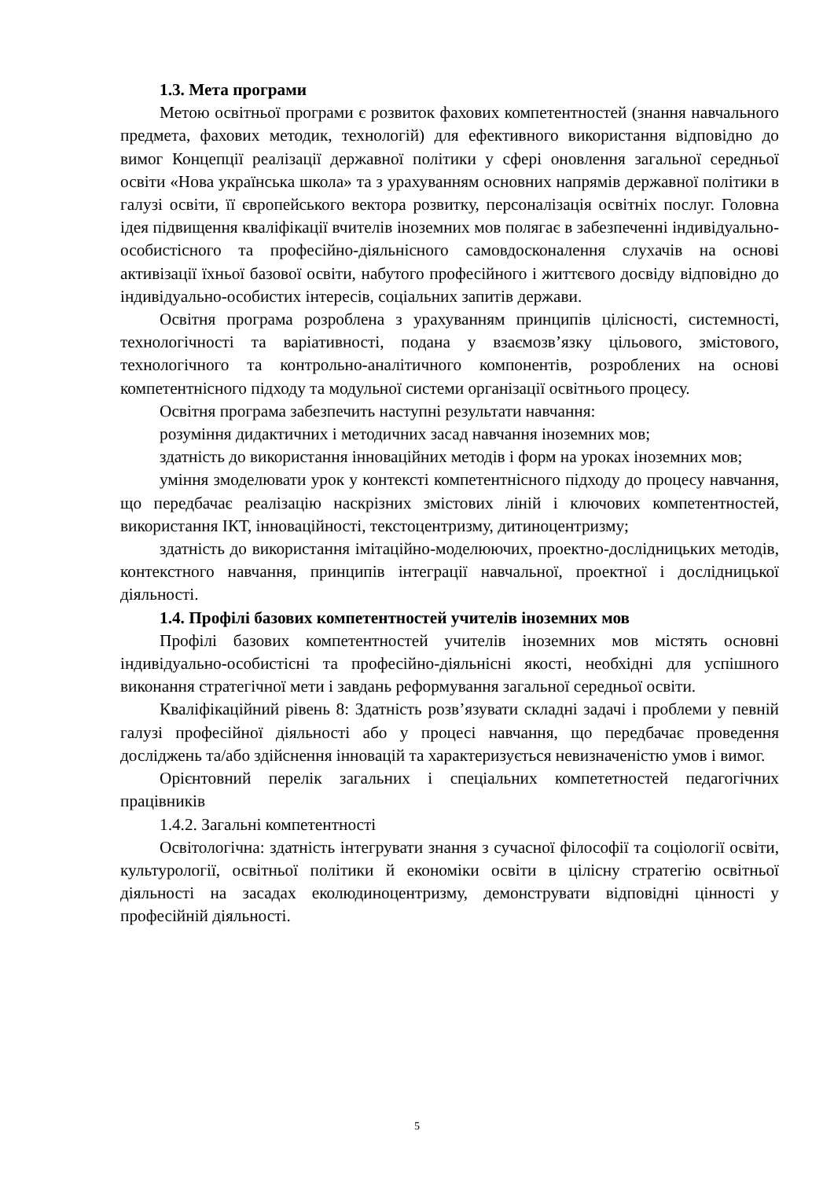1.3. Мета програми
Метою освітньої програми є розвиток фахових компетентностей (знання навчального предмета, фахових методик, технологій) для ефективного використання відповідно до вимог Концепції реалізації державної політики у сфері оновлення загальної середньої освіти «Нова українська школа» та з урахуванням основних напрямів державної політики в галузі освіти, її європейського вектора розвитку, персоналізація освітніх послуг. Головна ідея підвищення кваліфікації вчителів іноземних мов полягає в забезпеченні індивідуально-особистісного та професійно-діяльнісного самовдосконалення слухачів на основі активізації їхньої базової освіти, набутого професійного і життєвого досвіду відповідно до індивідуально-особистих інтересів, соціальних запитів держави.
Освітня програма розроблена з урахуванням принципів цілісності, системності, технологічності та варіативності, подана у взаємозв’язку цільового, змістового, технологічного та контрольно-аналітичного компонентів, розроблених на основі компетентнісного підходу та модульної системи організації освітнього процесу.
Освітня програма забезпечить наступні результати навчання:
розуміння дидактичних і методичних засад навчання іноземних мов;
здатність до використання інноваційних методів і форм на уроках іноземних мов;
уміння змоделювати урок у контексті компетентнісного підходу до процесу навчання, що передбачає реалізацію наскрізних змістових ліній і ключових компетентностей, використання ІКТ, інноваційності, текстоцентризму, дитиноцентризму;
здатність до використання імітаційно-моделюючих, проектно-дослідницьких методів, контекстного навчання, принципів інтеграції навчальної, проектної і дослідницької діяльності.
1.4. Профілі базових компетентностей учителів іноземних мов
Профілі базових компетентностей учителів іноземних мов містять основні індивідуально-особистісні та професійно-діяльнісні якості, необхідні для успішного виконання стратегічної мети і завдань реформування загальної середньої освіти.
Кваліфікаційний рівень 8: Здатність розв’язувати складні задачі і проблеми у певній галузі професійної діяльності або у процесі навчання, що передбачає проведення досліджень та/або здійснення інновацій та характеризується невизначеністю умов і вимог.
Орієнтовний перелік загальних і спеціальних компететностей педагогічних працівників
1.4.2. Загальні компетентності
Освітологічна: здатність інтегрувати знання з сучасної філософії та соціології освіти, культурології, освітньої політики й економіки освіти в цілісну стратегію освітньої діяльності на засадах еколюдиноцентризму, демонструвати відповідні цінності у професійній діяльності.
5